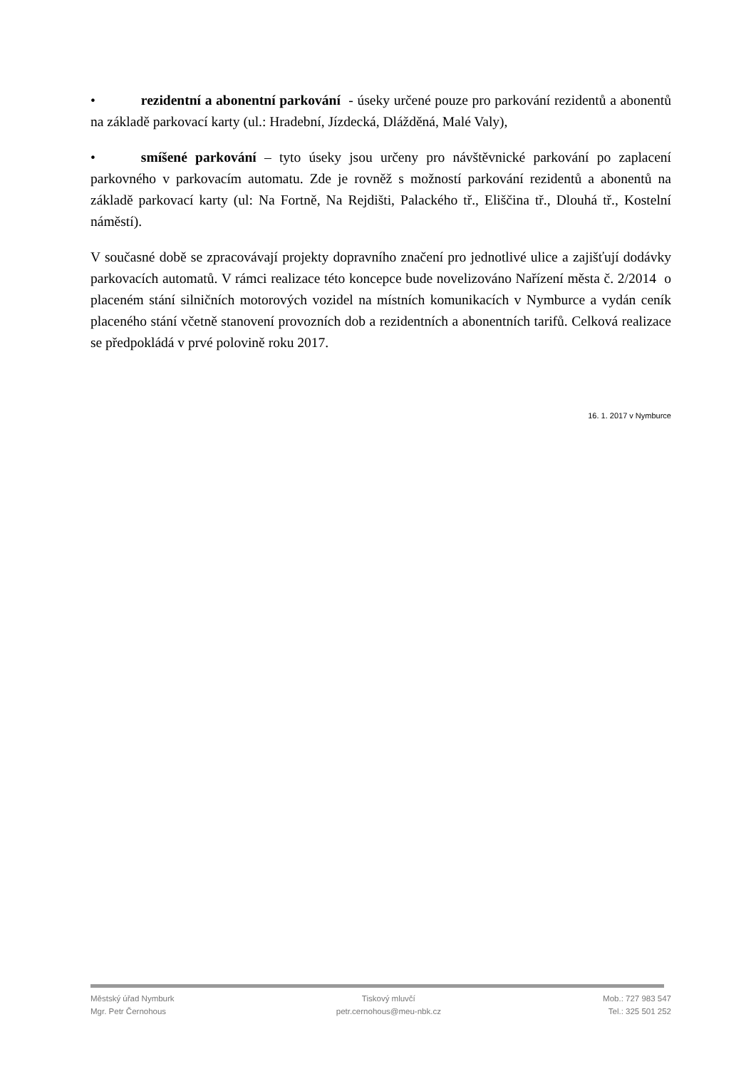• rezidentní a abonentní parkování - úseky určené pouze pro parkování rezidentů a abonentů na základě parkovací karty (ul.: Hradební, Jízdecká, Dlážděná, Malé Valy),
• smíšené parkování – tyto úseky jsou určeny pro návštěvnické parkování po zaplacení parkovného v parkovacím automatu. Zde je rovněž s možností parkování rezidentů a abonentů na základě parkovací karty (ul: Na Fortně, Na Rejdišti, Palackého tř., Eliščina tř., Dlouhá tř., Kostelní náměstí).
V současné době se zpracovávají projekty dopravního značení pro jednotlivé ulice a zajišťují dodávky parkovacích automatů. V rámci realizace této koncepce bude novelizováno Nařízení města č. 2/2014 o placeném stání silničních motorových vozidel na místních komunikacích v Nymburce a vydán ceník placeného stání včetně stanovení provozních dob a rezidentních a abonentních tarifů. Celková realizace se předpokládá v prvé polovině roku 2017.
16. 1. 2017 v Nymburce
Městský úřad Nymburk
Mgr. Petr Černohous
Tiskový mluvčí
petr.cernohous@meu-nbk.cz
Mob.: 727 983 547
Tel.: 325 501 252